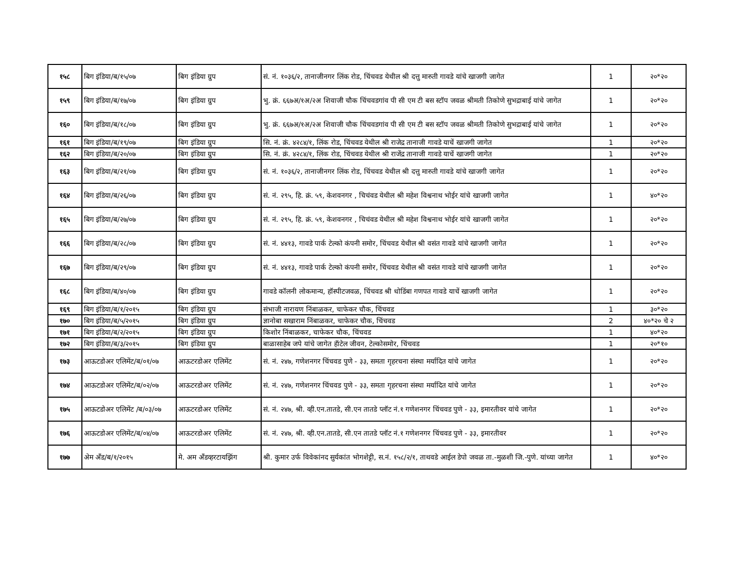| १५८ | बिग इंडिया/ब/१५/०७ | बिग इंडिया ग्रुप | सं. नं. १०३६/२, तानाजीनगर लिंक रोड, चिंचवड येथील श्री दत्तु मारुती गावडे यांचे खाजगी जागेत | 1 | २०*२० |
| १५९ | बिग इंडिया/ब/१७/०७ | बिग इंडिया ग्रुप | भु. क्रं. ६६७अ/१अ/२अ शिवाजी चौक चिंचवडगांव पी सी एम टी बस स्टॉप जवळ श्रीमती तिकोणे सुभद्राबाई यांचे जागेत | 1 | २०*२० |
| १६० | बिग इंडिया/ब/१८/०७ | बिग इंडिया ग्रुप | भु. क्रं. ६६७अ/१अ/२अ शिवाजी चौक चिंचवडगांव पी सी एम टी बस स्टॉप जवळ श्रीमती तिकोणे सुभद्राबाई यांचे जागेत | 1 | २०*२० |
| १६१ | बिग इंडिया/ब/१९/०७ | बिग इंडिया ग्रुप | सि. नं. क्रं. ४२८४/१, लिंक रोड, चिंचवड येथील श्री राजेद्र तानाजी गावडे याचें खाजगी जागेत | 1 | २०*२० |
| १६२ | बिग इंडिया/ब/२०/०७ | बिग इंडिया ग्रुप | सि. नं. क्रं. ४२८४/१, लिंक रोड, चिंचवड येथील श्री राजेंद्र तानाजी गावडे याचें खाजगी जागेत | 1 | २०*२० |
| १६३ | बिग इंडिया/ब/२१/०७ | बिग इंडिया ग्रुप | सं. नं. १०३६/२, तानाजीनगर लिंक रोड, चिंचवड येथील श्री दत्तु मारुती गावडे यांचे खाजगी जागेत | 1 | २०*२० |
| १६४ | बिग इंडिया/ब/२६/०७ | बिग इंडिया ग्रुप | सं. नं. २९५, हि. क्रं. ५९, केशवनगर , चिचंवड येथील श्री महेश विश्वनाथ भोईर यांचे खाजगी जागेत | 1 | ४०*२० |
| १६५ | बिग इंडिया/ब/२७/०७ | बिग इंडिया ग्रुप | सं. नं. २९५, हि. क्रं. ५९, केशवनगर , चिचंवड येथील श्री महेश विश्वनाथ भोईर यांचे खाजगी जागेत | 1 | २०*२० |
| १६६ | बिग इंडिया/ब/२८/०७ | बिग इंडिया ग्रुप | सं. नं. ४४१३, गावडे पार्क टेल्को कंपनी समोर, चिंचवड येथील श्री वसंत गावडे यांचे खाजगी जागेत | 1 | २०*२० |
| १६७ | बिग इंडिया/ब/२९/०७ | बिग इंडिया ग्रुप | सं. नं. ४४१३, गावडे पार्क टेल्को कंपनी समोर, चिंचवड येथील श्री वसंत गावडे यांचे खाजगी जागेत | 1 | २०*२० |
| १६८ | बिग इंडिया/ब/४०/०७ | बिग इंडिया ग्रुप | गावडे कॉलनी लोकमान्य, हॉस्पीटजवळ, चिंचवड श्री धोडिंबा गणपत गावडे याचें खाजगी जागेत | 1 | २०*२० |
| १६९ | बिग इंडिया/ब/१/२०१५ | बिग इंडिया ग्रुप | संभाजी नारायण निंबाळकर, चाफेकर चौक, चिंचवड | 1 | ३०*२० |
| १७० | बिग इंडिया/ब/५/२०१५ | बिग इंडिया ग्रुप | ज्ञानोबा सखाराम निंबाळकर, चाफेकर चौक, चिंचवड | 2 | ४०*२० चे २ |
| १७१ | बिग इंडिया/ब/२/२०१५ | बिग इंडिया ग्रुप | किशोर निंबाळकर, चाफेकर चौक, चिंचवड | 1 | ४०*२० |
| १७२ | बिग इंडिया/ब/३/२०१५ | बिग इंडिया ग्रुप | बाळासाहेब जपे यांचे जागेत हॅाटेल जीवन, टेल्कोसमोर, चिंचवड | 1 | २०*१० |
| १७३ | आऊटडोअर एलिमेंट/ब/०१/०७ | आऊटरडोअर एलिमेंट | सं. नं. २४७, गणेशनगर चिंचवड पुणे - ३३, समता गृहरचना संस्था मर्यादित यांचे जागेत | 1 | २०*२० |
| १७४ | आऊटडोअर एलिमेंट/ब/०२/०७ | आऊटरडोअर एलिमेंट | सं. नं. २४७, गणेशनगर चिंचवड पुणे - ३३, समता गृहरचना संस्था मर्यादित यांचे जागेत | 1 | २०*२० |
| १७५ | आऊटडोअर एलिमेंट /ब/०३/०७ | आऊटरडोअर एलिमेंट | सं. नं. २४७, श्री. व्ही.एन.तातडे, सी.एन तातडे प्लॉट नं.१ गणेशनगर चिंचवड पुणे - ३३, इमारतीवर यांचे जागेत | 1 | २०*२० |
| १७६ | आऊटडोअर एलिमेंट/ब/०४/०७ | आऊटरडोअर एलिमेंट | सं. नं. २४७, श्री. व्ही.एन.तातडे, सी.एन तातडे प्लॉट नं.१ गणेशनगर चिंचवड पुणे - ३३, इमारतीवर | 1 | २०*२० |
| १७७ | अेम अँड/ब/१/२०१५ | मे. अम अँडव्हरटायझिंग | श्री. कुमार उर्फ विवेकांनद सुर्यकांत भोगशेट्टी, स.नं. १५८/२/१, ताथवडे आईल डेपो जवळ ता.-मुळशी जि.-पुणे. यांच्या जागेत | 1 | ४०*२० |